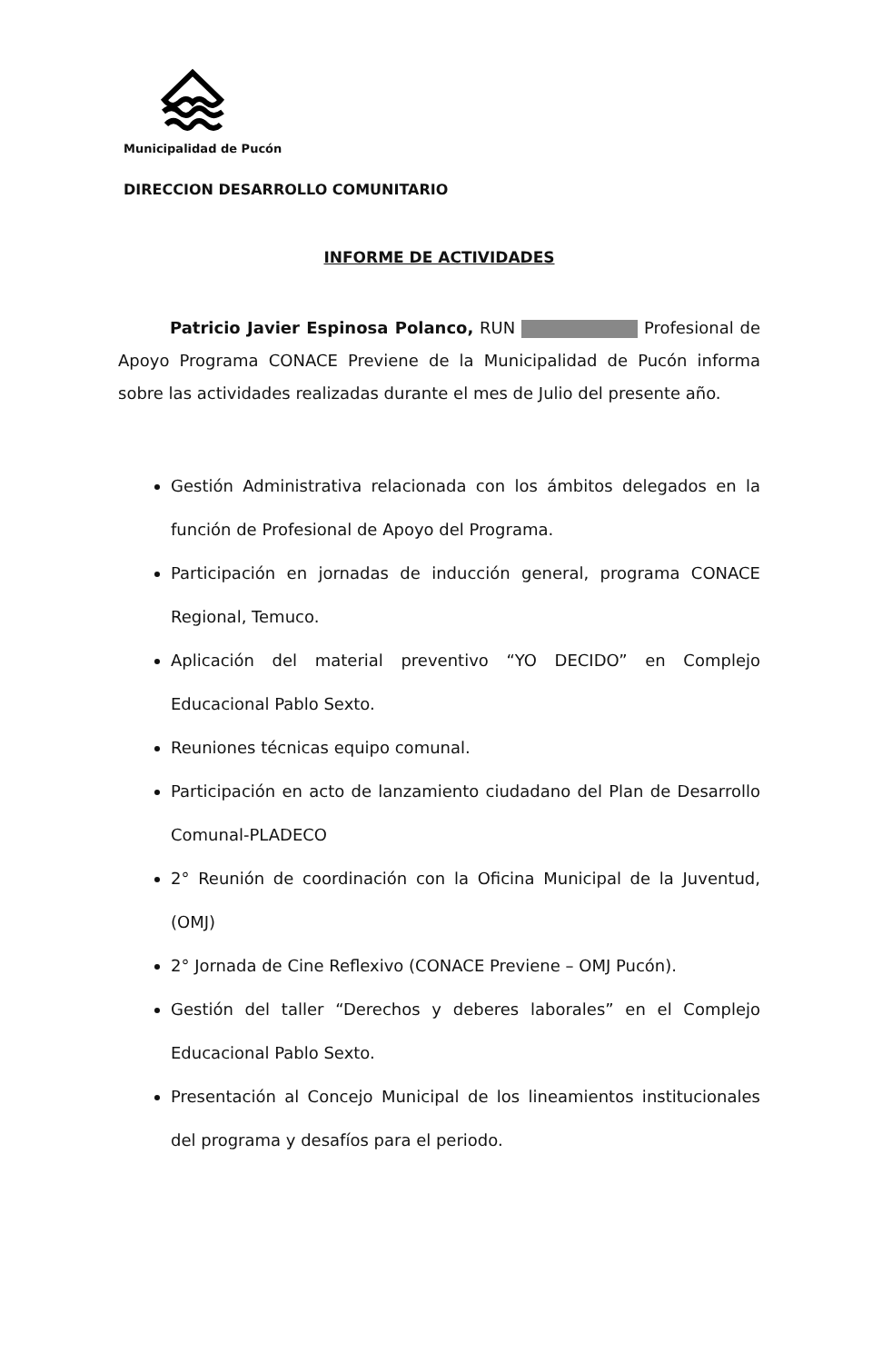Municipalidad de Pucón
DIRECCION DESARROLLO COMUNITARIO
INFORME DE ACTIVIDADES
Patricio Javier Espinosa Polanco, RUN Profesional de Apoyo Programa CONACE Previene de la Municipalidad de Pucón informa sobre las actividades realizadas durante el mes de Julio del presente año.
Gestión Administrativa relacionada con los ámbitos delegados en la función de Profesional de Apoyo del Programa.
Participación en jornadas de inducción general, programa CONACE Regional, Temuco.
Aplicación del material preventivo “YO DECIDO” en Complejo Educacional Pablo Sexto.
Reuniones técnicas equipo comunal.
Participación en acto de lanzamiento ciudadano del Plan de Desarrollo Comunal-PLADECO
2° Reunión de coordinación con la Oficina Municipal de la Juventud, (OMJ)
2° Jornada de Cine Reflexivo (CONACE Previene – OMJ Pucón).
Gestión del taller “Derechos y deberes laborales” en el Complejo Educacional Pablo Sexto.
Presentación al Concejo Municipal de los lineamientos institucionales del programa y desafíos para el periodo.